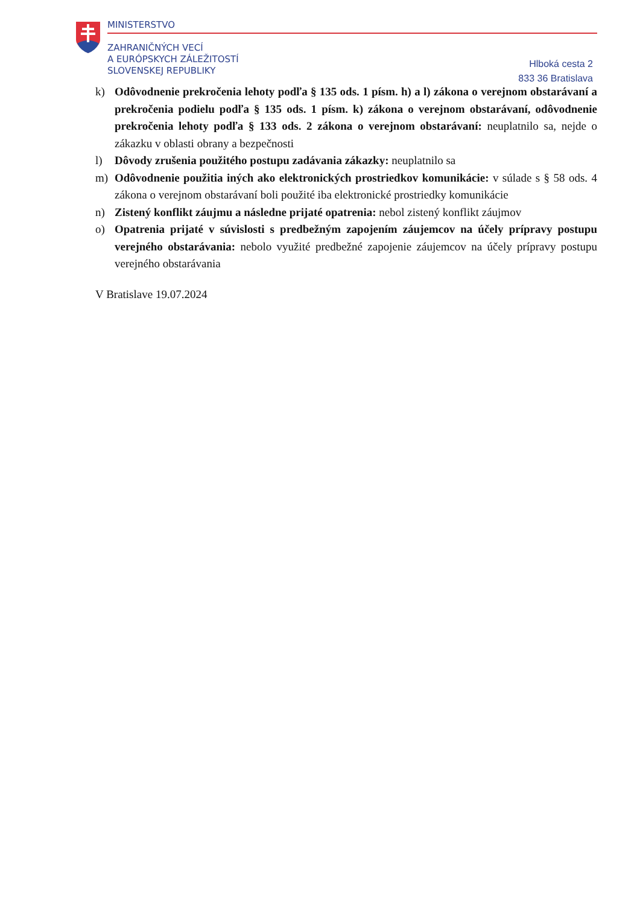MINISTERSTVO
ZAHRANIČNÝCH VECÍ
A EURÓPSKYCH ZÁLEŽITOSTÍ
SLOVENSKEJ REPUBLIKY
Hlboká cesta 2
833 36 Bratislava
k) Odôvodnenie prekročenia lehoty podľa § 135 ods. 1 písm. h) a l) zákona o verejnom obstarávaní a prekročenia podielu podľa § 135 ods. 1 písm. k) zákona o verejnom obstarávaní, odôvodnenie prekročenia lehoty podľa § 133 ods. 2 zákona o verejnom obstarávaní: neuplatnilo sa, nejde o zákazku v oblasti obrany a bezpečnosti
l) Dôvody zrušenia použitého postupu zadávania zákazky: neuplatnilo sa
m) Odôvodnenie použitia iných ako elektronických prostriedkov komunikácie: v súlade s § 58 ods. 4 zákona o verejnom obstarávaní boli použité iba elektronické prostriedky komunikácie
n) Zistený konflikt záujmu a následne prijaté opatrenia: nebol zistený konflikt záujmov
o) Opatrenia prijaté v súvislosti s predbežným zapojením záujemcov na účely prípravy postupu verejného obstarávania: nebolo využité predbežné zapojenie záujemcov na účely prípravy postupu verejného obstarávania
V Bratislave 19.07.2024